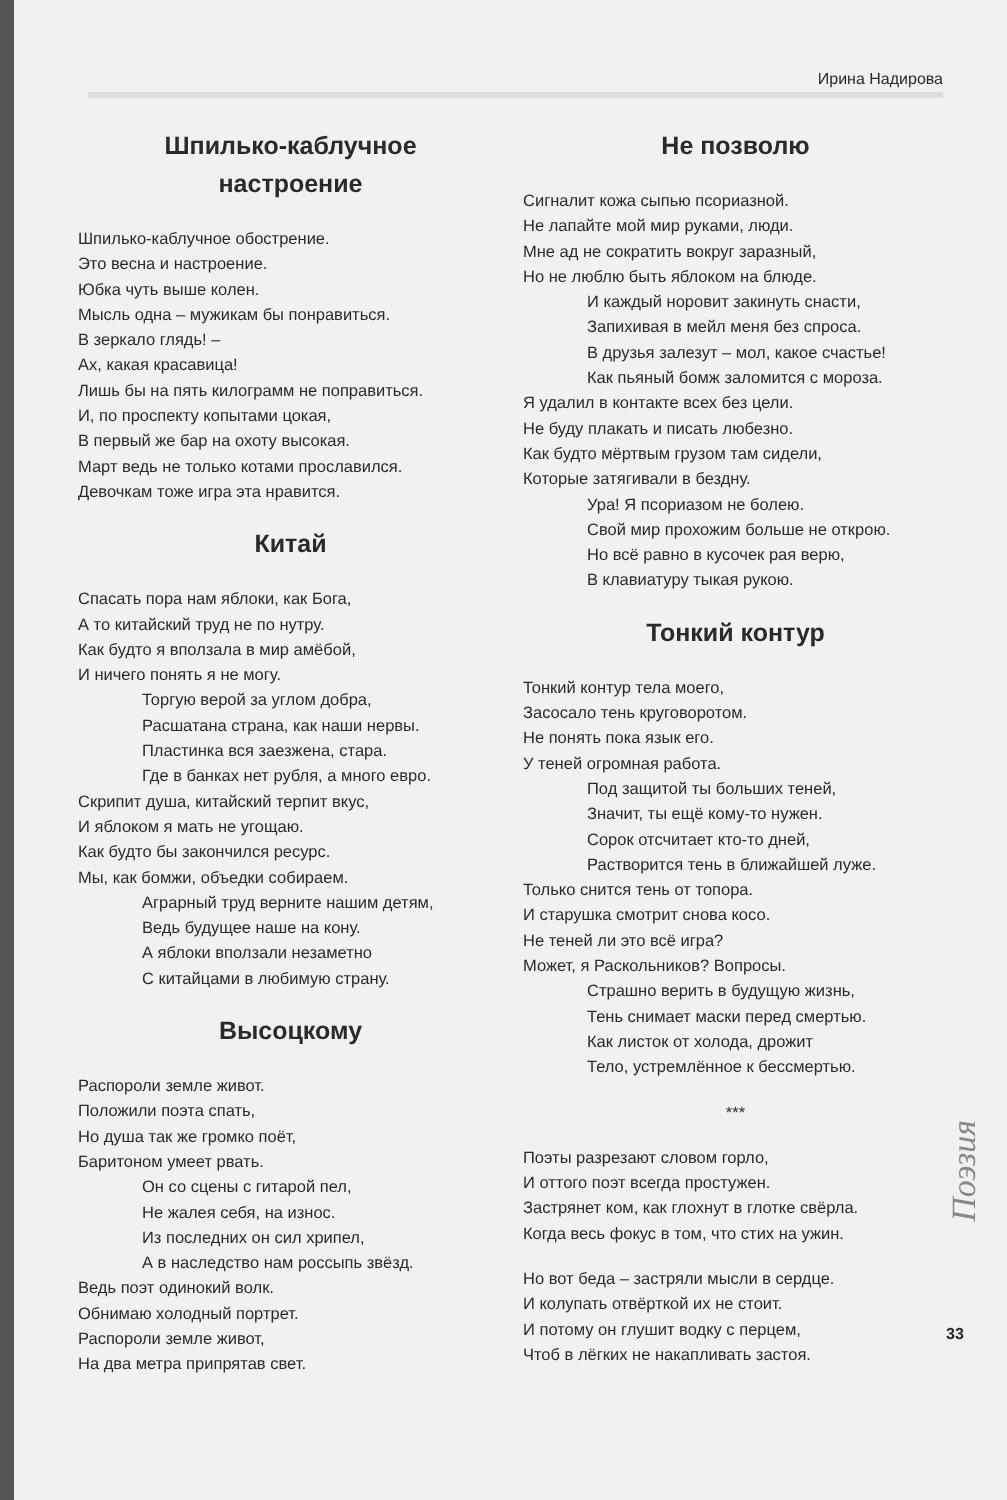Ирина Надирова
Шпилько-каблучное
настроение
Шпилько-каблучное обострение.
Это весна и настроение.
Юбка чуть выше колен.
Мысль одна – мужикам бы понравиться.
В зеркало глядь! –
Ах, какая красавица!
Лишь бы на пять килограмм не поправиться.
И, по проспекту копытами цокая,
В первый же бар на охоту высокая.
Март ведь не только котами прославился.
Девочкам тоже игра эта нравится.
Китай
Спасать пора нам яблоки, как Бога,
А то китайский труд не по нутру.
Как будто я вползала в мир амёбой,
И ничего понять я не могу.
Торгую верой за углом добра,
Расшатана страна, как наши нервы.
Пластинка вся заезжена, стара.
Где в банках нет рубля, а много евро.
Скрипит душа, китайский терпит вкус,
И яблоком я мать не угощаю.
Как будто бы закончился ресурс.
Мы, как бомжи, объедки собираем.
Аграрный труд верните нашим детям,
Ведь будущее наше на кону.
А яблоки вползали незаметно
С китайцами в любимую страну.
Высоцкому
Распороли земле живот.
Положили поэта спать,
Но душа так же громко поёт,
Баритоном умеет рвать.
Он со сцены с гитарой пел,
Не жалея себя, на износ.
Из последних он сил хрипел,
А в наследство нам россыпь звёзд.
Ведь поэт одинокий волк.
Обнимаю холодный портрет.
Распороли земле живот,
На два метра припрятав свет.
Не позволю
Сигналит кожа сыпью псориазной.
Не лапайте мой мир руками, люди.
Мне ад не сократить вокруг заразный,
Но не люблю быть яблоком на блюде.
И каждый норовит закинуть снасти,
Запихивая в мейл меня без спроса.
В друзья залезут – мол, какое счастье!
Как пьяный бомж заломится с мороза.
Я удалил в контакте всех без цели.
Не буду плакать и писать любезно.
Как будто мёртвым грузом там сидели,
Которые затягивали в бездну.
Ура! Я псориазом не болею.
Свой мир прохожим больше не открою.
Но всё равно в кусочек рая верю,
В клавиатуру тыкая рукою.
Тонкий контур
Тонкий контур тела моего,
Засосало тень круговоротом.
Не понять пока язык его.
У теней огромная работа.
Под защитой ты больших теней,
Значит, ты ещё кому-то нужен.
Сорок отсчитает кто-то дней,
Растворится тень в ближайшей луже.
Только снится тень от топора.
И старушка смотрит снова косо.
Не теней ли это всё игра?
Может, я Раскольников? Вопросы.
Страшно верить в будущую жизнь,
Тень снимает маски перед смертью.
Как листок от холода, дрожит
Тело, устремлённое к бессмертью.
***
Поэты разрезают словом горло,
И оттого поэт всегда простужен.
Застрянет ком, как глохнут в глотке свёрла.
Когда весь фокус в том, что стих на ужин.
Но вот беда – застряли мысли в сердце.
И колупать отвёрткой их не стоит.
И потому он глушит водку с перцем,
Чтоб в лёгких не накапливать застоя.
Поэзия
33